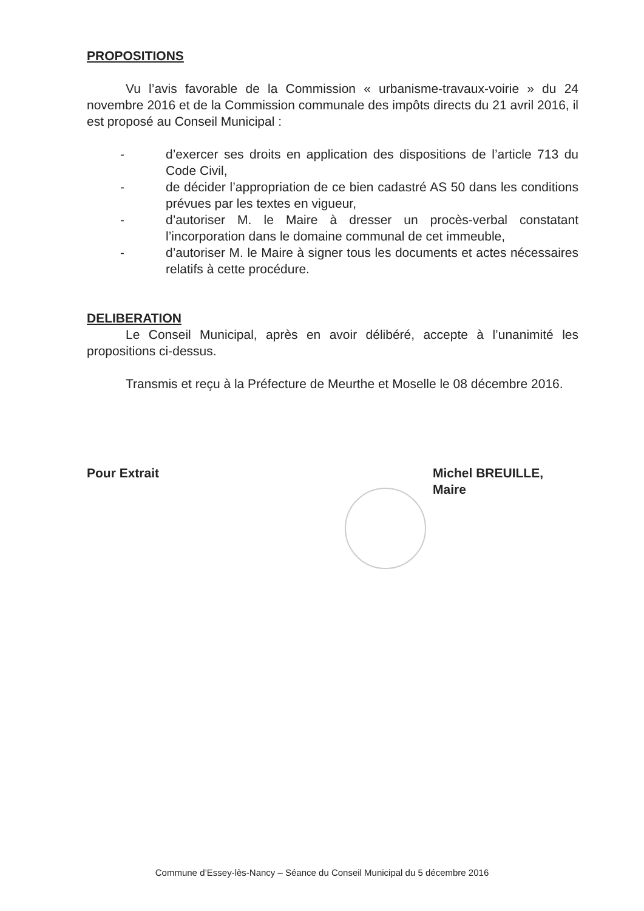PROPOSITIONS
Vu l’avis favorable de la Commission « urbanisme-travaux-voirie » du 24 novembre 2016 et de la Commission communale des impôts directs du 21 avril 2016, il est proposé au Conseil Municipal :
- d’exercer ses droits en application des dispositions de l’article 713 du Code Civil,
- de décider l’appropriation de ce bien cadastré AS 50 dans les conditions prévues par les textes en vigueur,
- d’autoriser M. le Maire à dresser un procès-verbal constatant l’incorporation dans le domaine communal de cet immeuble,
- d’autoriser M. le Maire à signer tous les documents et actes nécessaires relatifs à cette procédure.
DELIBERATION
Le Conseil Municipal, après en avoir délibéré, accepte à l’unanimité les propositions ci-dessus.
Transmis et reçu à la Préfecture de Meurthe et Moselle le 08 décembre 2016.
Pour Extrait Michel BREUILLE,
Maire
Commune d’Essey-lès-Nancy – Séance du Conseil Municipal du 5 décembre 2016